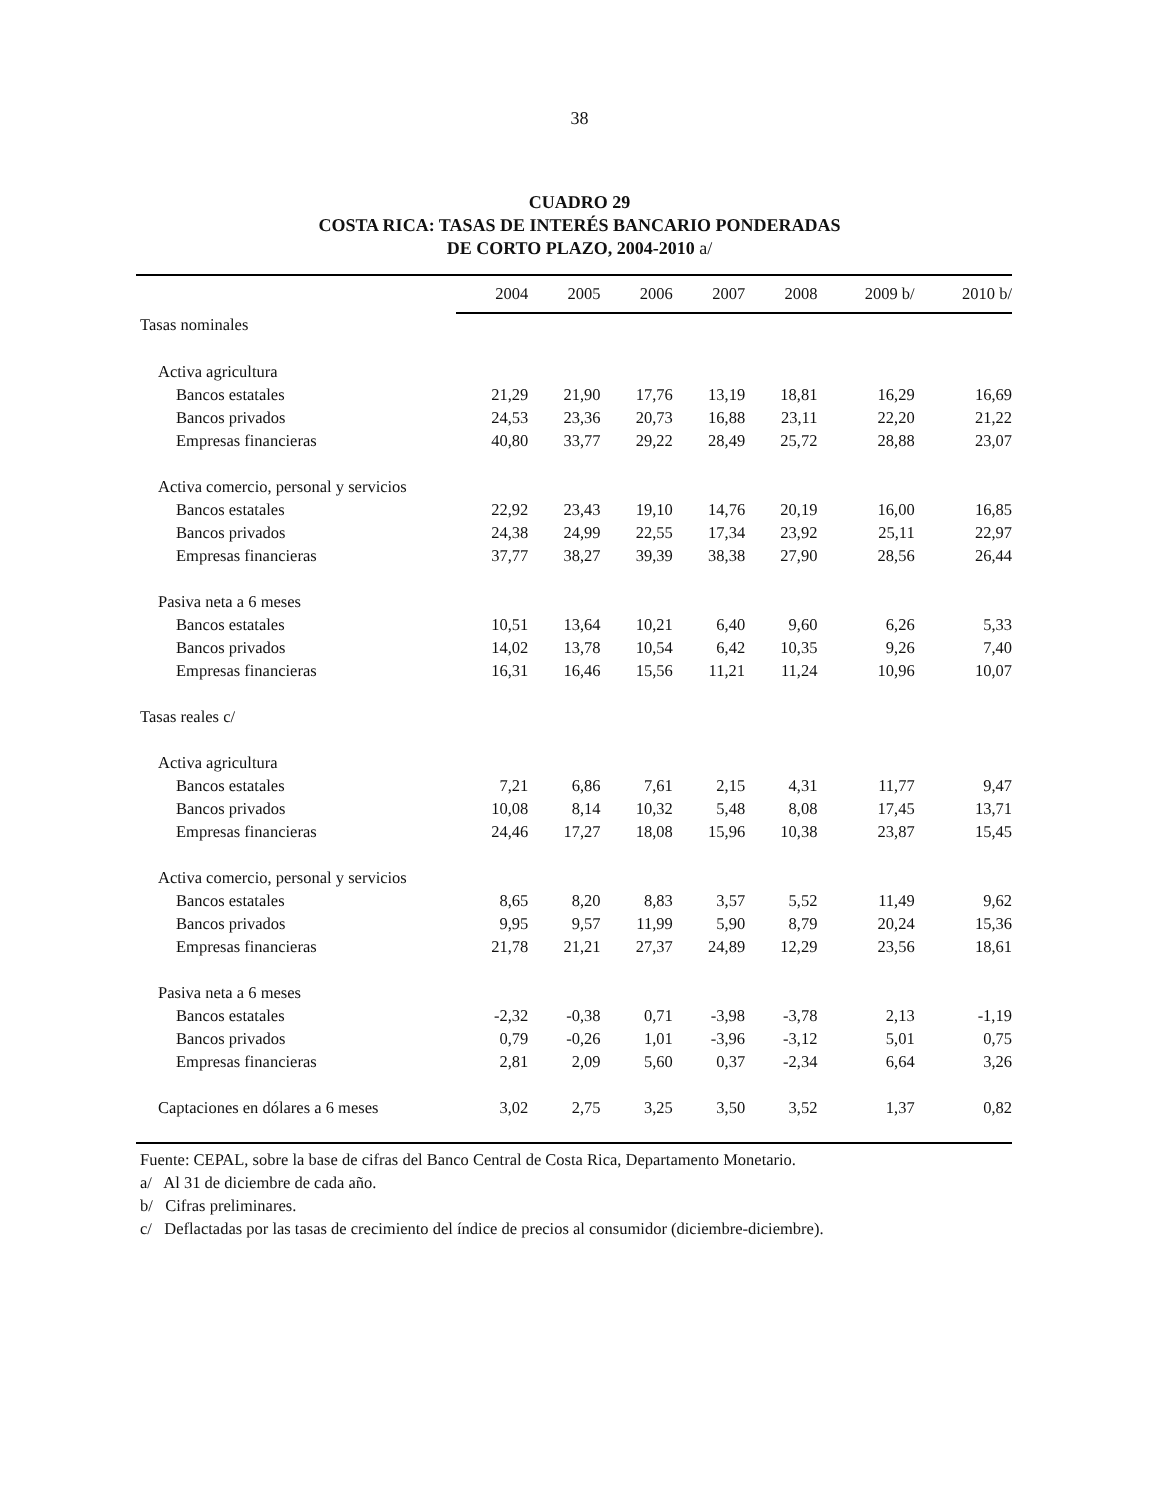38
CUADRO 29
COSTA RICA: TASAS DE INTERÉS BANCARIO PONDERADAS
DE CORTO PLAZO, 2004-2010 a/
| | 2004 | 2005 | 2006 | 2007 | 2008 | 2009 b/ | 2010 b/ |
| --- | --- | --- | --- | --- | --- | --- | --- |
| Tasas nominales | | | | | | | |
| Activa agricultura | | | | | | | |
| Bancos estatales | 21,29 | 21,90 | 17,76 | 13,19 | 18,81 | 16,29 | 16,69 |
| Bancos privados | 24,53 | 23,36 | 20,73 | 16,88 | 23,11 | 22,20 | 21,22 |
| Empresas financieras | 40,80 | 33,77 | 29,22 | 28,49 | 25,72 | 28,88 | 23,07 |
| Activa comercio, personal y servicios | | | | | | | |
| Bancos estatales | 22,92 | 23,43 | 19,10 | 14,76 | 20,19 | 16,00 | 16,85 |
| Bancos privados | 24,38 | 24,99 | 22,55 | 17,34 | 23,92 | 25,11 | 22,97 |
| Empresas financieras | 37,77 | 38,27 | 39,39 | 38,38 | 27,90 | 28,56 | 26,44 |
| Pasiva neta a 6 meses | | | | | | | |
| Bancos estatales | 10,51 | 13,64 | 10,21 | 6,40 | 9,60 | 6,26 | 5,33 |
| Bancos privados | 14,02 | 13,78 | 10,54 | 6,42 | 10,35 | 9,26 | 7,40 |
| Empresas financieras | 16,31 | 16,46 | 15,56 | 11,21 | 11,24 | 10,96 | 10,07 |
| Tasas reales c/ | | | | | | | |
| Activa agricultura | | | | | | | |
| Bancos estatales | 7,21 | 6,86 | 7,61 | 2,15 | 4,31 | 11,77 | 9,47 |
| Bancos privados | 10,08 | 8,14 | 10,32 | 5,48 | 8,08 | 17,45 | 13,71 |
| Empresas financieras | 24,46 | 17,27 | 18,08 | 15,96 | 10,38 | 23,87 | 15,45 |
| Activa comercio, personal y servicios | | | | | | | |
| Bancos estatales | 8,65 | 8,20 | 8,83 | 3,57 | 5,52 | 11,49 | 9,62 |
| Bancos privados | 9,95 | 9,57 | 11,99 | 5,90 | 8,79 | 20,24 | 15,36 |
| Empresas financieras | 21,78 | 21,21 | 27,37 | 24,89 | 12,29 | 23,56 | 18,61 |
| Pasiva neta a 6 meses | | | | | | | |
| Bancos estatales | -2,32 | -0,38 | 0,71 | -3,98 | -3,78 | 2,13 | -1,19 |
| Bancos privados | 0,79 | -0,26 | 1,01 | -3,96 | -3,12 | 5,01 | 0,75 |
| Empresas financieras | 2,81 | 2,09 | 5,60 | 0,37 | -2,34 | 6,64 | 3,26 |
| Captaciones en dólares a 6 meses | 3,02 | 2,75 | 3,25 | 3,50 | 3,52 | 1,37 | 0,82 |
Fuente: CEPAL, sobre la base de cifras del Banco Central de Costa Rica, Departamento Monetario.
a/ Al 31 de diciembre de cada año.
b/ Cifras preliminares.
c/ Deflactadas por las tasas de crecimiento del índice de precios al consumidor (diciembre-diciembre).